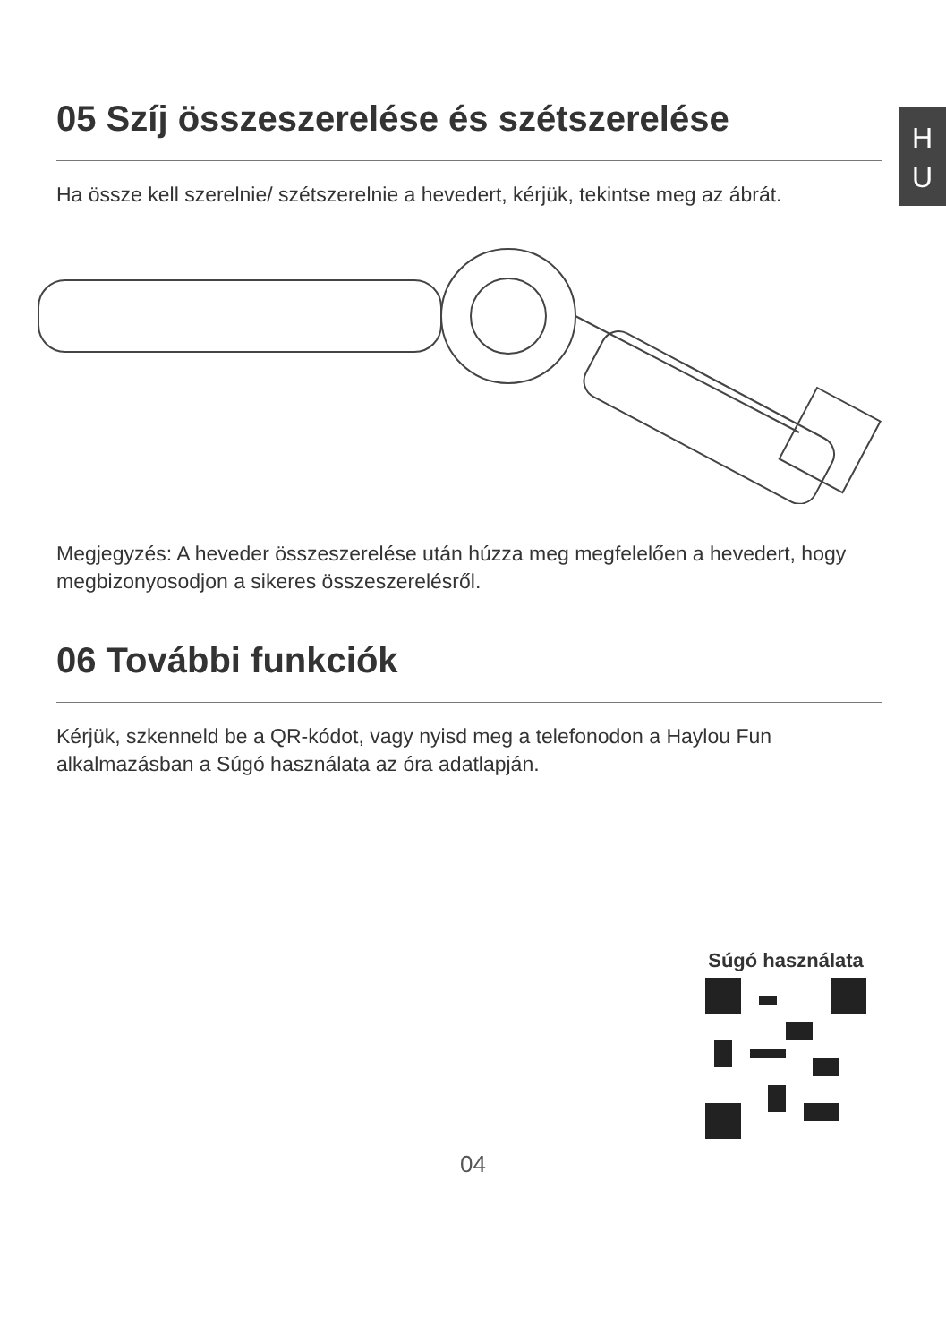H
U
05 Szíj összeszerelése és szétszerelése
Ha össze kell szerelnie/ szétszerelnie a hevedert, kérjük, tekintse meg az ábrát.
Megjegyzés: A heveder összeszerelése után húzza meg megfelelően a hevedert, hogy megbizonyosodjon a sikeres összeszerelésről.
06 További funkciók
Kérjük, szkenneld be a QR-kódot, vagy nyisd meg a telefonodon a Haylou Fun alkalmazásban a Súgó használata az óra adatlapján.
Súgó használata
04